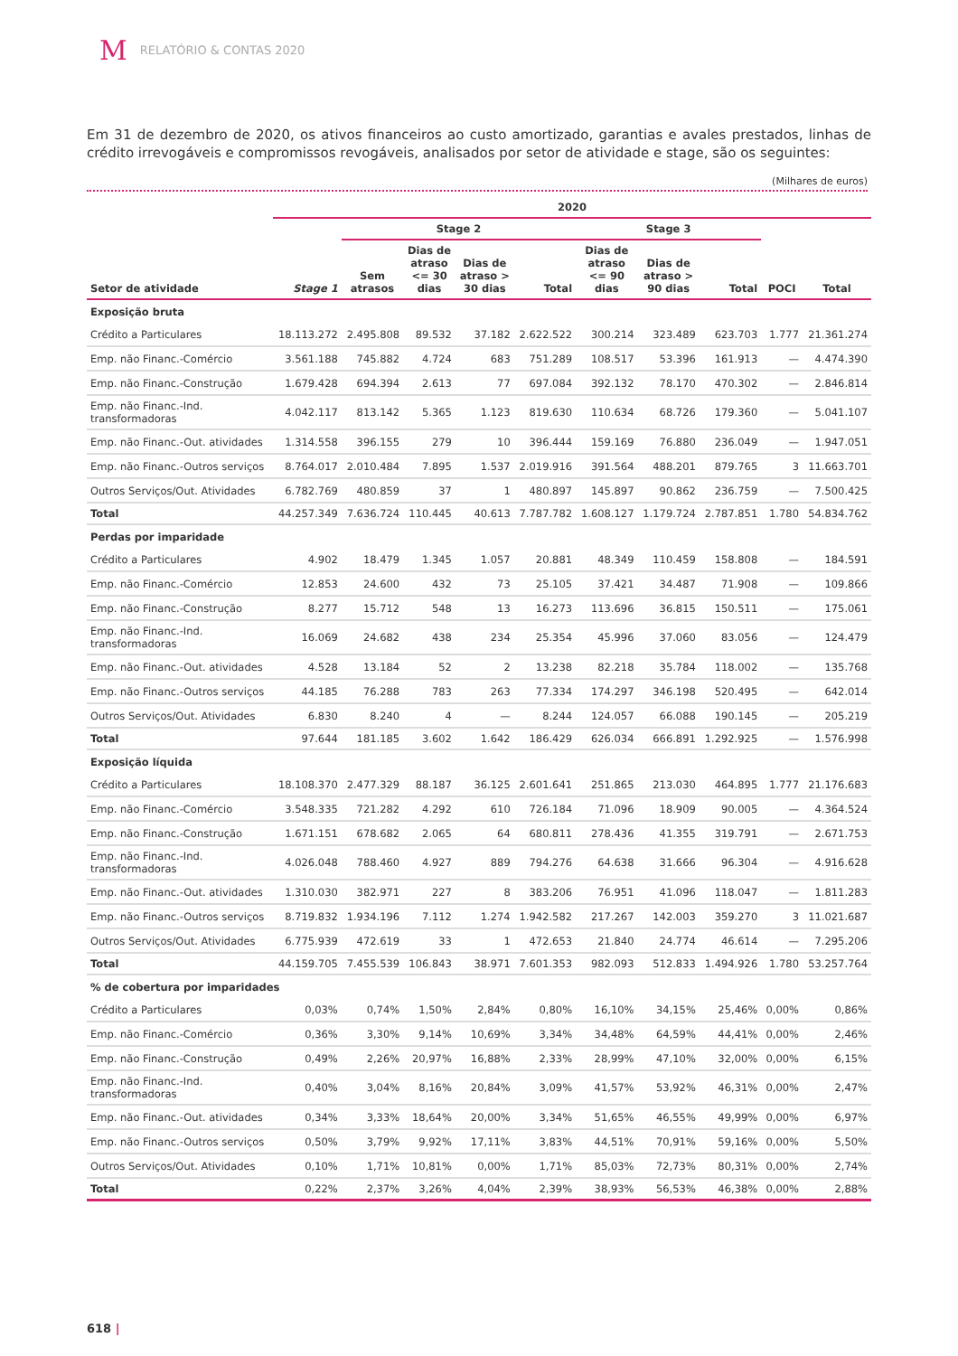M RELATÓRIO & CONTAS 2020
Em 31 de dezembro de 2020, os ativos financeiros ao custo amortizado, garantias e avales prestados, linhas de crédito irrevogáveis e compromissos revogáveis, analisados por setor de atividade e stage, são os seguintes:
(Milhares de euros)
| | 2020 | | | | | | | | | |
| --- | --- | --- | --- | --- | --- | --- | --- | --- | --- | --- |
| | | Stage 2 | | | | Stage 3 | | | | |
| Setor de atividade | Stage 1 | Sem atrasos | Dias de atraso <= 30 dias | Dias de atraso > 30 dias | Total | Dias de atraso <= 90 dias | Dias de atraso > 90 dias | Total | POCI | Total |
| Exposição bruta | | | | | | | | | | |
| Crédito a Particulares | 18.113.272 | 2.495.808 | 89.532 | 37.182 | 2.622.522 | 300.214 | 323.489 | 623.703 | 1.777 | 21.361.274 |
| Emp. não Financ.-Comércio | 3.561.188 | 745.882 | 4.724 | 683 | 751.289 | 108.517 | 53.396 | 161.913 | — | 4.474.390 |
| Emp. não Financ.-Construção | 1.679.428 | 694.394 | 2.613 | 77 | 697.084 | 392.132 | 78.170 | 470.302 | — | 2.846.814 |
| Emp. não Financ.-Ind. transformadoras | 4.042.117 | 813.142 | 5.365 | 1.123 | 819.630 | 110.634 | 68.726 | 179.360 | — | 5.041.107 |
| Emp. não Financ.-Out. atividades | 1.314.558 | 396.155 | 279 | 10 | 396.444 | 159.169 | 76.880 | 236.049 | — | 1.947.051 |
| Emp. não Financ.-Outros serviços | 8.764.017 | 2.010.484 | 7.895 | 1.537 | 2.019.916 | 391.564 | 488.201 | 879.765 | 3 | 11.663.701 |
| Outros Serviços/Out. Atividades | 6.782.769 | 480.859 | 37 | 1 | 480.897 | 145.897 | 90.862 | 236.759 | — | 7.500.425 |
| Total | 44.257.349 | 7.636.724 | 110.445 | 40.613 | 7.787.782 | 1.608.127 | 1.179.724 | 2.787.851 | 1.780 | 54.834.762 |
| Perdas por imparidade | | | | | | | | | | |
| Crédito a Particulares | 4.902 | 18.479 | 1.345 | 1.057 | 20.881 | 48.349 | 110.459 | 158.808 | — | 184.591 |
| Emp. não Financ.-Comércio | 12.853 | 24.600 | 432 | 73 | 25.105 | 37.421 | 34.487 | 71.908 | — | 109.866 |
| Emp. não Financ.-Construção | 8.277 | 15.712 | 548 | 13 | 16.273 | 113.696 | 36.815 | 150.511 | — | 175.061 |
| Emp. não Financ.-Ind. transformadoras | 16.069 | 24.682 | 438 | 234 | 25.354 | 45.996 | 37.060 | 83.056 | — | 124.479 |
| Emp. não Financ.-Out. atividades | 4.528 | 13.184 | 52 | 2 | 13.238 | 82.218 | 35.784 | 118.002 | — | 135.768 |
| Emp. não Financ.-Outros serviços | 44.185 | 76.288 | 783 | 263 | 77.334 | 174.297 | 346.198 | 520.495 | — | 642.014 |
| Outros Serviços/Out. Atividades | 6.830 | 8.240 | 4 | — | 8.244 | 124.057 | 66.088 | 190.145 | — | 205.219 |
| Total | 97.644 | 181.185 | 3.602 | 1.642 | 186.429 | 626.034 | 666.891 | 1.292.925 | — | 1.576.998 |
| Exposição líquida | | | | | | | | | | |
| Crédito a Particulares | 18.108.370 | 2.477.329 | 88.187 | 36.125 | 2.601.641 | 251.865 | 213.030 | 464.895 | 1.777 | 21.176.683 |
| Emp. não Financ.-Comércio | 3.548.335 | 721.282 | 4.292 | 610 | 726.184 | 71.096 | 18.909 | 90.005 | — | 4.364.524 |
| Emp. não Financ.-Construção | 1.671.151 | 678.682 | 2.065 | 64 | 680.811 | 278.436 | 41.355 | 319.791 | — | 2.671.753 |
| Emp. não Financ.-Ind. transformadoras | 4.026.048 | 788.460 | 4.927 | 889 | 794.276 | 64.638 | 31.666 | 96.304 | — | 4.916.628 |
| Emp. não Financ.-Out. atividades | 1.310.030 | 382.971 | 227 | 8 | 383.206 | 76.951 | 41.096 | 118.047 | — | 1.811.283 |
| Emp. não Financ.-Outros serviços | 8.719.832 | 1.934.196 | 7.112 | 1.274 | 1.942.582 | 217.267 | 142.003 | 359.270 | 3 | 11.021.687 |
| Outros Serviços/Out. Atividades | 6.775.939 | 472.619 | 33 | 1 | 472.653 | 21.840 | 24.774 | 46.614 | — | 7.295.206 |
| Total | 44.159.705 | 7.455.539 | 106.843 | 38.971 | 7.601.353 | 982.093 | 512.833 | 1.494.926 | 1.780 | 53.257.764 |
| % de cobertura por imparidades | | | | | | | | | | |
| Crédito a Particulares | 0,03% | 0,74% | 1,50% | 2,84% | 0,80% | 16,10% | 34,15% | 25,46% | 0,00% | 0,86% |
| Emp. não Financ.-Comércio | 0,36% | 3,30% | 9,14% | 10,69% | 3,34% | 34,48% | 64,59% | 44,41% | 0,00% | 2,46% |
| Emp. não Financ.-Construção | 0,49% | 2,26% | 20,97% | 16,88% | 2,33% | 28,99% | 47,10% | 32,00% | 0,00% | 6,15% |
| Emp. não Financ.-Ind. transformadoras | 0,40% | 3,04% | 8,16% | 20,84% | 3,09% | 41,57% | 53,92% | 46,31% | 0,00% | 2,47% |
| Emp. não Financ.-Out. atividades | 0,34% | 3,33% | 18,64% | 20,00% | 3,34% | 51,65% | 46,55% | 49,99% | 0,00% | 6,97% |
| Emp. não Financ.-Outros serviços | 0,50% | 3,79% | 9,92% | 17,11% | 3,83% | 44,51% | 70,91% | 59,16% | 0,00% | 5,50% |
| Outros Serviços/Out. Atividades | 0,10% | 1,71% | 10,81% | 0,00% | 1,71% | 85,03% | 72,73% | 80,31% | 0,00% | 2,74% |
| Total | 0,22% | 2,37% | 3,26% | 4,04% | 2,39% | 38,93% | 56,53% | 46,38% | 0,00% | 2,88% |
618 |